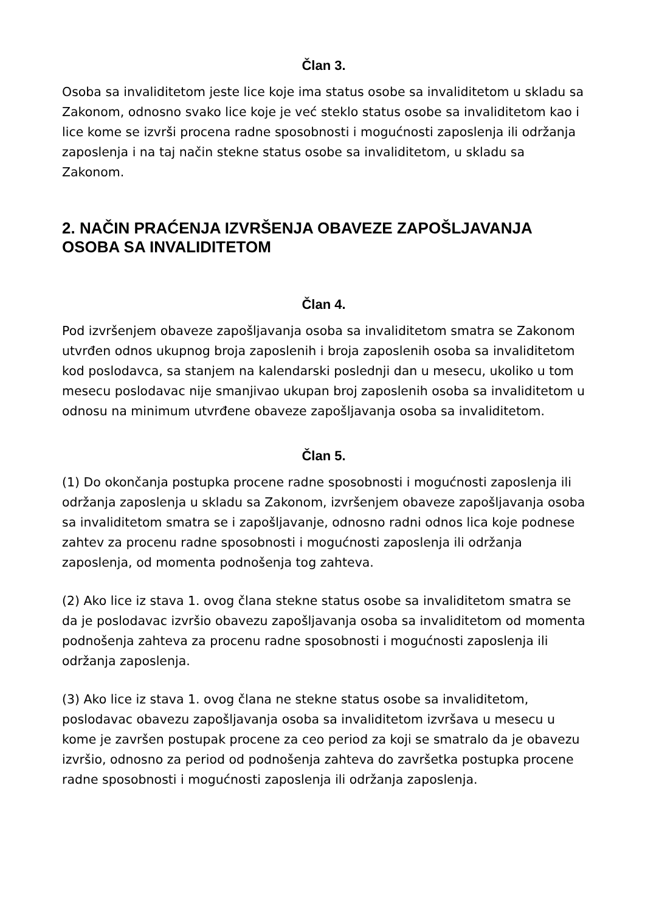Član 3.
Osoba sa invaliditetom jeste lice koje ima status osobe sa invaliditetom u skladu sa Zakonom, odnosno svako lice koje je već steklo status osobe sa invaliditetom kao i lice kome se izvrši procena radne sposobnosti i mogućnosti zaposlenja ili održanja zaposlenja i na taj način stekne status osobe sa invaliditetom, u skladu sa Zakonom.
2. NAČIN PRAĆENJA IZVRŠENJA OBAVEZE ZAPOŠLJAVANJA OSOBA SA INVALIDITETOM
Član 4.
Pod izvršenjem obaveze zapošljavanja osoba sa invaliditetom smatra se Zakonom utvrđen odnos ukupnog broja zaposlenih i broja zaposlenih osoba sa invaliditetom kod poslodavca, sa stanjem na kalendarski poslednji dan u mesecu, ukoliko u tom mesecu poslodavac nije smanjivao ukupan broj zaposlenih osoba sa invaliditetom u odnosu na minimum utvrđene obaveze zapošljavanja osoba sa invaliditetom.
Član 5.
(1) Do okončanja postupka procene radne sposobnosti i mogućnosti zaposlenja ili održanja zaposlenja u skladu sa Zakonom, izvršenjem obaveze zapošljavanja osoba sa invaliditetom smatra se i zapošljavanje, odnosno radni odnos lica koje podnese zahtev za procenu radne sposobnosti i mogućnosti zaposlenja ili održanja zaposlenja, od momenta podnošenja tog zahteva.
(2) Ako lice iz stava 1. ovog člana stekne status osobe sa invaliditetom smatra se da je poslodavac izvršio obavezu zapošljavanja osoba sa invaliditetom od momenta podnošenja zahteva za procenu radne sposobnosti i mogućnosti zaposlenja ili održanja zaposlenja.
(3) Ako lice iz stava 1. ovog člana ne stekne status osobe sa invaliditetom, poslodavac obavezu zapošljavanja osoba sa invaliditetom izvršava u mesecu u kome je završen postupak procene za ceo period za koji se smatralo da je obavezu izvršio, odnosno za period od podnošenja zahteva do završetka postupka procene radne sposobnosti i mogućnosti zaposlenja ili održanja zaposlenja.